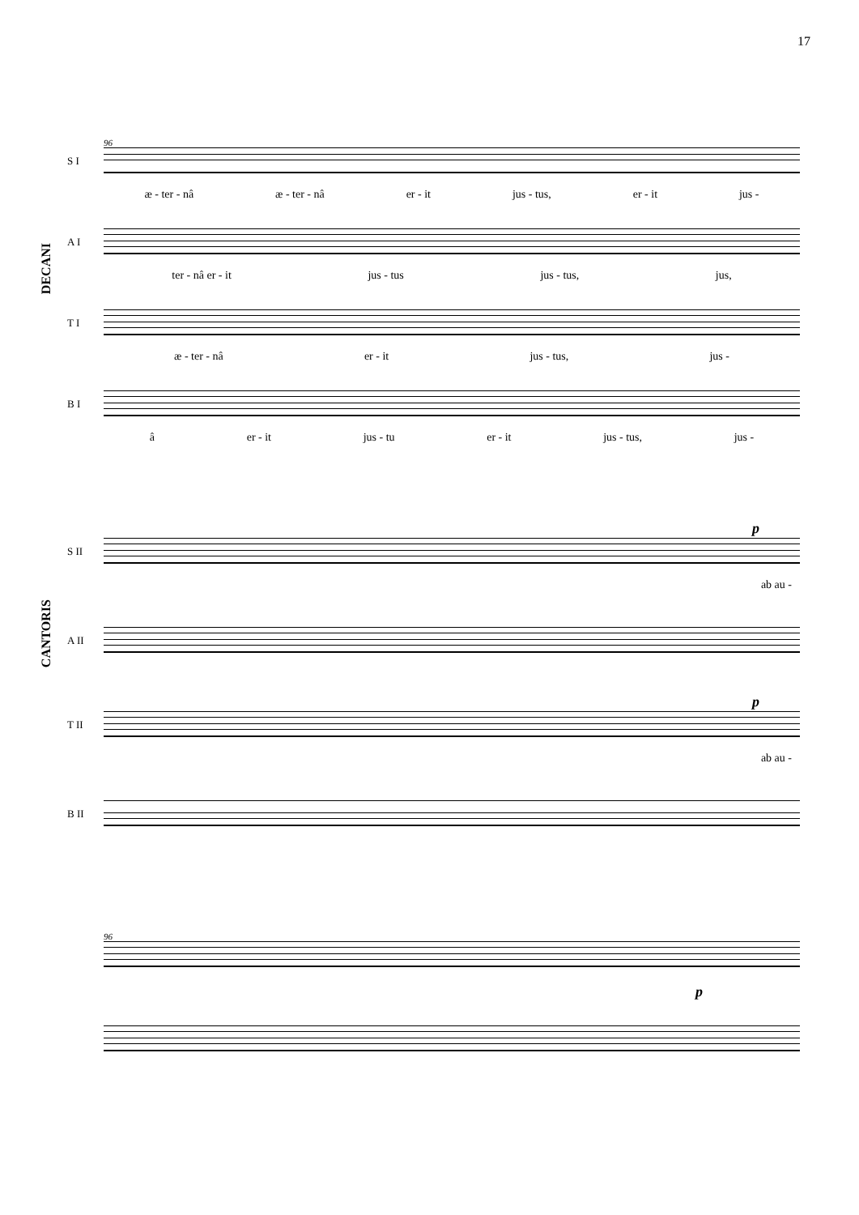17
DECANI
CANTORIS
96
S I
æ - ter - nâ æ - ter - nâ er - it jus - tus, er - it jus -
A I
ter - nâ er - it jus - tus jus - tus, jus,
T I
æ - ter - nâ er - it jus - tus, jus -
B I
â er - it jus - tu er - it jus - tus, jus -
p
S II
ab au -
A II
p
T II
ab au -
B II
96
p